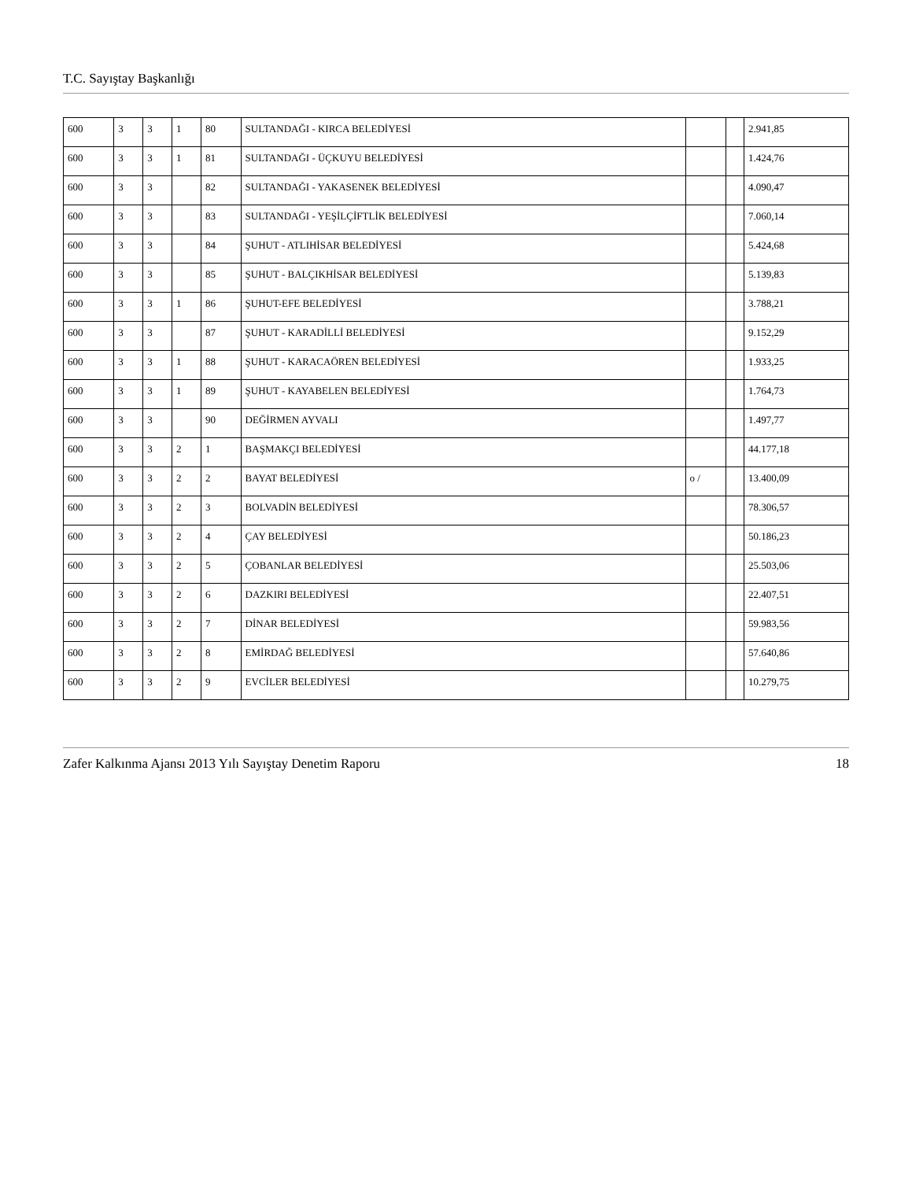T.C. Sayıştay Başkanlığı
| 600 | 3 | 3 | 1 | 80 | SULTANDAĞI - KIRCA BELEDİYESİ | | | 2.941,85 |
| 600 | 3 | 3 | 1 | 81 | SULTANDAĞI - ÜÇKUYU BELEDİYESİ | | | 1.424,76 |
| 600 | 3 | 3 | | 82 | SULTANDAĞI - YAKASENEK BELEDİYESİ | | | 4.090,47 |
| 600 | 3 | 3 | | 83 | SULTANDAĞI - YEŞİLÇİFTLİK BELEDİYESİ | | | 7.060,14 |
| 600 | 3 | 3 | | 84 | ŞUHUT - ATLIHİSAR BELEDİYESİ | | | 5.424,68 |
| 600 | 3 | 3 | | 85 | ŞUHUT - BALÇIKHİSAR BELEDİYESİ | | | 5.139,83 |
| 600 | 3 | 3 | 1 | 86 | ŞUHUT-EFE BELEDİYESİ | | | 3.788,21 |
| 600 | 3 | 3 | | 87 | ŞUHUT - KARADİLLİ BELEDİYESİ | | | 9.152,29 |
| 600 | 3 | 3 | 1 | 88 | ŞUHUT - KARACAÖREN BELEDİYESİ | | | 1.933,25 |
| 600 | 3 | 3 | 1 | 89 | ŞUHUT - KAYABELEN BELEDİYESİ | | | 1.764,73 |
| 600 | 3 | 3 | | 90 | DEĞİRMEN AYVALI | | | 1.497,77 |
| 600 | 3 | 3 | 2 | 1 | BAŞMAKÇI BELEDİYESİ | | | 44.177,18 |
| 600 | 3 | 3 | 2 | 2 | BAYAT BELEDİYESİ | o / | | 13.400,09 |
| 600 | 3 | 3 | 2 | 3 | BOLVADİN BELEDİYESİ | | | 78.306,57 |
| 600 | 3 | 3 | 2 | 4 | ÇAY BELEDİYESİ | | | 50.186,23 |
| 600 | 3 | 3 | 2 | 5 | ÇOBANLAR BELEDİYESİ | | | 25.503,06 |
| 600 | 3 | 3 | 2 | 6 | DAZKIRI BELEDİYESİ | | | 22.407,51 |
| 600 | 3 | 3 | 2 | 7 | DİNAR BELEDİYESİ | | | 59.983,56 |
| 600 | 3 | 3 | 2 | 8 | EMİRDAĞ BELEDİYESİ | | | 57.640,86 |
| 600 | 3 | 3 | 2 | 9 | EVCİLER BELEDİYESİ | | | 10.279,75 |
Zafer Kalkınma Ajansı 2013 Yılı Sayıştay Denetim Raporu 18